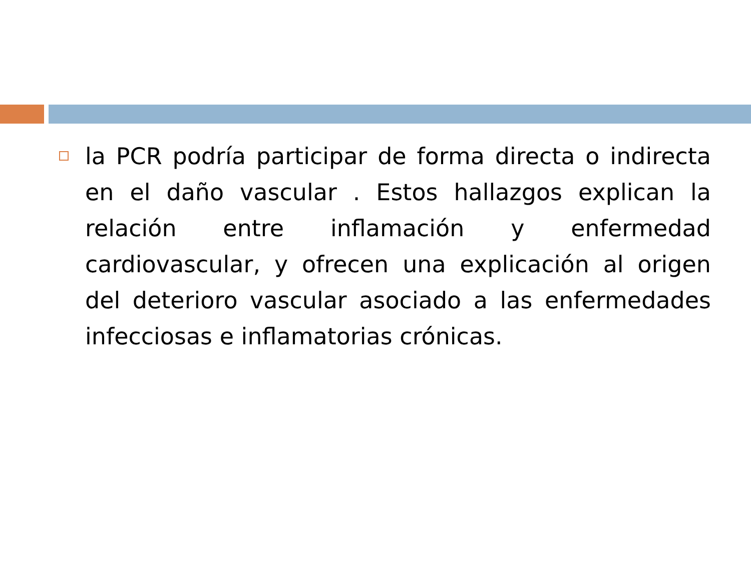la PCR podría participar de forma directa o indirecta en el daño vascular . Estos hallazgos explican la relación entre inflamación y enfermedad cardiovascular, y ofrecen una explicación al origen del deterioro vascular asociado a las enfermedades infecciosas e inflamatorias crónicas.